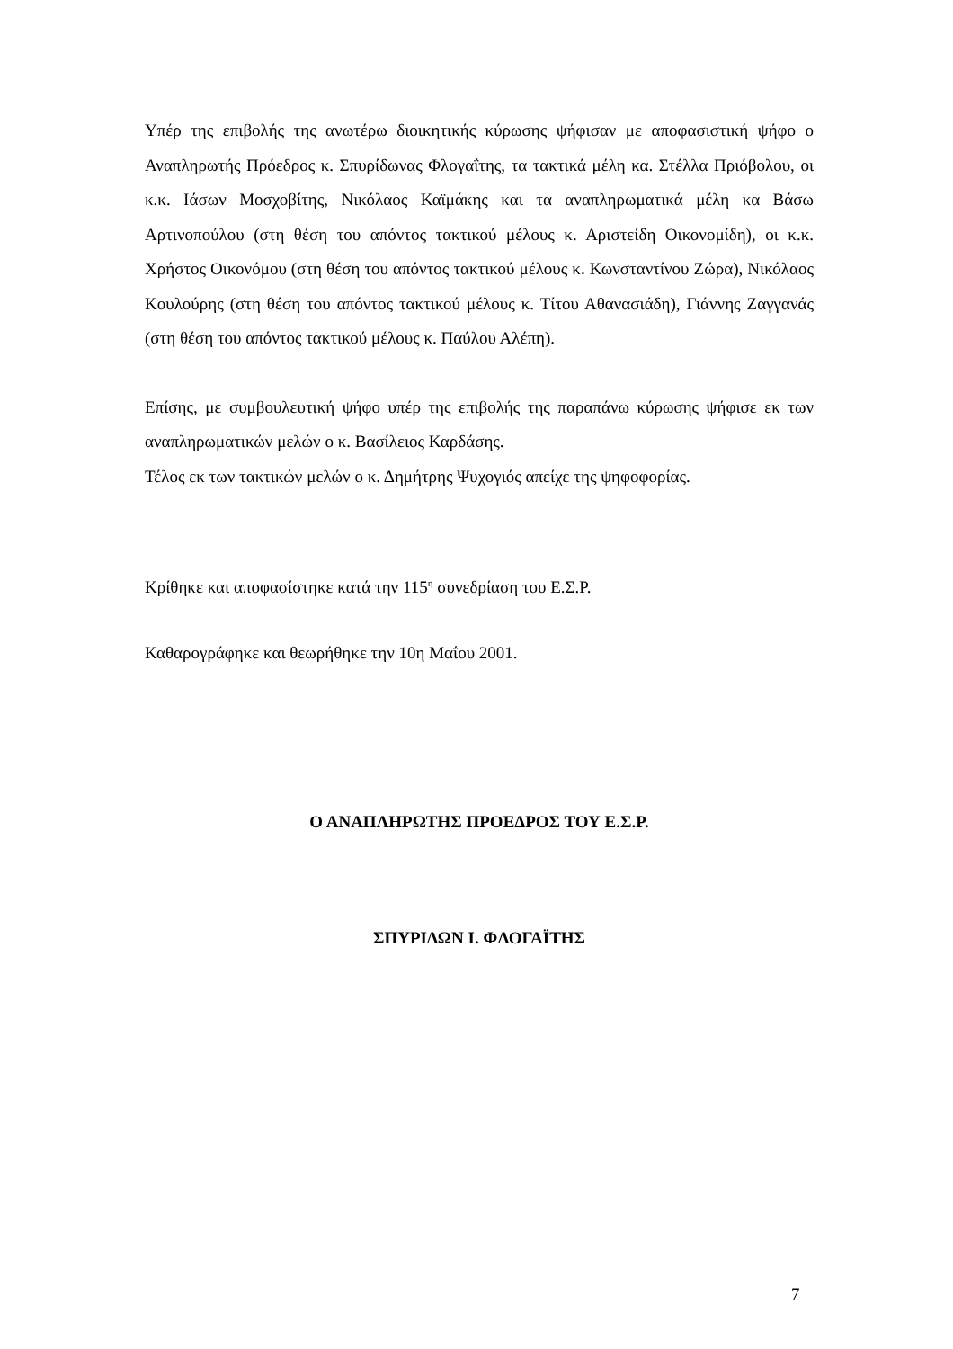Υπέρ της επιβολής της ανωτέρω διοικητικής κύρωσης ψήφισαν με αποφασιστική ψήφο ο Αναπληρωτής Πρόεδρος κ. Σπυρίδωνας Φλογαΐτης, τα τακτικά μέλη κα. Στέλλα Πριόβολου, οι κ.κ. Ιάσων Μοσχοβίτης, Νικόλαος Καϊμάκης και τα αναπληρωματικά μέλη κα Βάσω Αρτινοπούλου (στη θέση του απόντος τακτικού μέλους κ. Αριστείδη Οικονομίδη), οι κ.κ. Χρήστος Οικονόμου (στη θέση του απόντος τακτικού μέλους κ. Κωνσταντίνου Ζώρα), Νικόλαος Κουλούρης (στη θέση του απόντος τακτικού μέλους κ. Τίτου Αθανασιάδη), Γιάννης Ζαγγανάς (στη θέση του απόντος τακτικού μέλους κ. Παύλου Αλέπη).
Επίσης, με συμβουλευτική ψήφο υπέρ της επιβολής της παραπάνω κύρωσης ψήφισε εκ των αναπληρωματικών μελών ο κ. Βασίλειος Καρδάσης.
Τέλος εκ των τακτικών μελών ο κ. Δημήτρης Ψυχογιός απείχε της ψηφοφορίας.
Κρίθηκε και αποφασίστηκε κατά την 115<sup>η</sup> συνεδρίαση του Ε.Σ.Ρ.
Καθαρογράφηκε και θεωρήθηκε την 10η Μαΐου 2001.
Ο ΑΝΑΠΛΗΡΩΤΗΣ ΠΡΟΕΔΡΟΣ ΤΟΥ Ε.Σ.Ρ.
ΣΠΥΡΙΔΩΝ Ι. ΦΛΟΓΑΪΤΗΣ
7